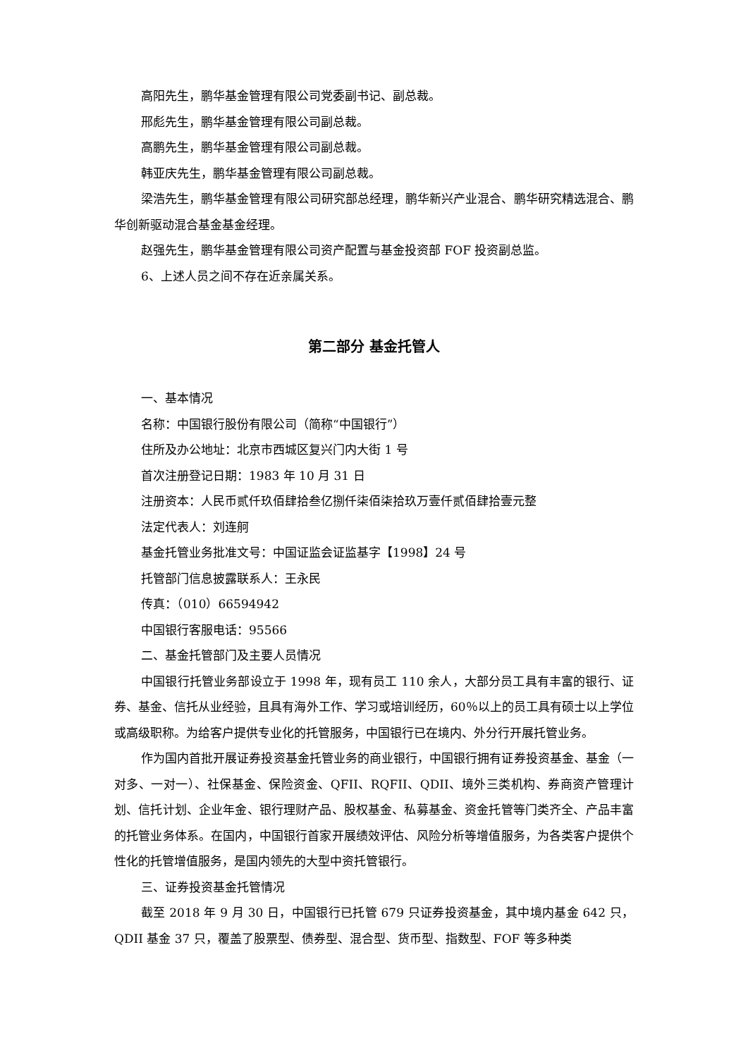高阳先生，鹏华基金管理有限公司党委副书记、副总裁。
邢彪先生，鹏华基金管理有限公司副总裁。
高鹏先生，鹏华基金管理有限公司副总裁。
韩亚庆先生，鹏华基金管理有限公司副总裁。
梁浩先生，鹏华基金管理有限公司研究部总经理，鹏华新兴产业混合、鹏华研究精选混合、鹏华创新驱动混合基金基金经理。
赵强先生，鹏华基金管理有限公司资产配置与基金投资部 FOF 投资副总监。
6、上述人员之间不存在近亲属关系。
第二部分 基金托管人
一、基本情况
名称：中国银行股份有限公司（简称“中国银行”）
住所及办公地址：北京市西城区复兴门内大街 1 号
首次注册登记日期：1983 年 10 月 31 日
注册资本：人民币贰仟玖佰肆拾叁亿捌仟柒佰柒拾玖万壹仟贰佰肆拾壹元整
法定代表人：刘连舸
基金托管业务批准文号：中国证监会证监基字【1998】24 号
托管部门信息披露联系人：王永民
传真：（010）66594942
中国银行客服电话：95566
二、基金托管部门及主要人员情况
中国银行托管业务部设立于 1998 年，现有员工 110 余人，大部分员工具有丰富的银行、证券、基金、信托从业经验，且具有海外工作、学习或培训经历，60％以上的员工具有硕士以上学位或高级职称。为给客户提供专业化的托管服务，中国银行已在境内、外分行开展托管业务。
作为国内首批开展证券投资基金托管业务的商业银行，中国银行拥有证券投资基金、基金（一对多、一对一）、社保基金、保险资金、QFII、RQFII、QDII、境外三类机构、券商资产管理计划、信托计划、企业年金、银行理财产品、股权基金、私募基金、资金托管等门类齐全、产品丰富的托管业务体系。在国内，中国银行首家开展绩效评估、风险分析等增值服务，为各类客户提供个性化的托管增值服务，是国内领先的大型中资托管银行。
三、证券投资基金托管情况
截至 2018 年 9 月 30 日，中国银行已托管 679 只证券投资基金，其中境内基金 642 只，QDII 基金 37 只，覆盖了股票型、债券型、混合型、货币型、指数型、FOF 等多种类